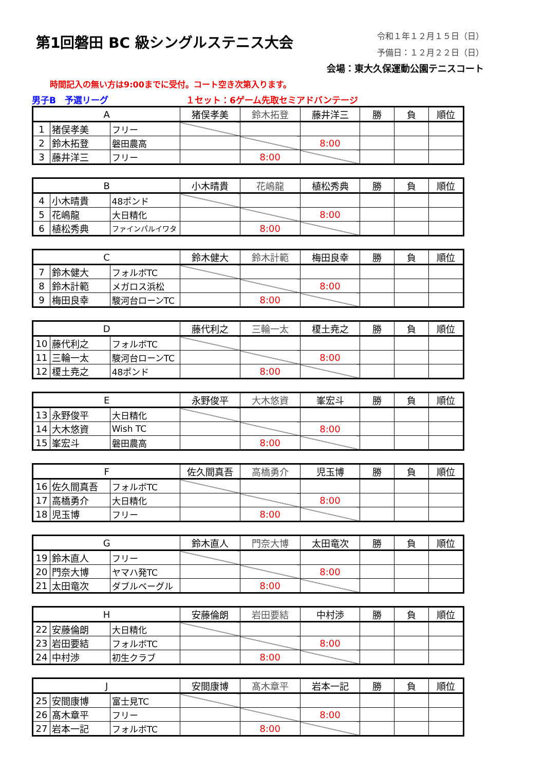第1回磐田 BC 級シングルステニス大会
令和１年１２月１５日（日）
予備日：１２月２２日（日）
会場：東大久保運動公園テニスコート
時間記入の無い方は9:00までに受付。コート空き次第入ります。
男子B　予選リーグ １セット：6ゲーム先取セミアドバンテージ
| A | | | 猪俣孝美 | 鈴木拓登 | 藤井洋三 | 勝 | 負 | 順位 |
| --- | --- | --- | --- | --- | --- | --- | --- | --- |
| 1 | 猪俣孝美 | フリー | | | | | | |
| 2 | 鈴木拓登 | 磐田農高 | | | 8:00 | | | |
| 3 | 藤井洋三 | フリー | | 8:00 | | | | |
| B | | | 小木晴貴 | 花嶋龍 | 植松秀典 | 勝 | 負 | 順位 |
| --- | --- | --- | --- | --- | --- | --- | --- | --- |
| 4 | 小木晴貴 | 48ポンド | | | | | | |
| 5 | 花嶋龍 | 大日精化 | | | 8:00 | | | |
| 6 | 植松秀典 | ファインパルイワタ | | 8:00 | | | | |
| C | | | 鈴木健大 | 鈴木計範 | 梅田良幸 | 勝 | 負 | 順位 |
| --- | --- | --- | --- | --- | --- | --- | --- | --- |
| 7 | 鈴木健大 | フォルボTC | | | | | | |
| 8 | 鈴木計範 | メガロス浜松 | | | 8:00 | | | |
| 9 | 梅田良幸 | 駿河台ローンTC | | 8:00 | | | | |
| D | | | 藤代利之 | 三輪一太 | 榎土尭之 | 勝 | 負 | 順位 |
| --- | --- | --- | --- | --- | --- | --- | --- | --- |
| 10 | 藤代利之 | フォルボTC | | | | | | |
| 11 | 三輪一太 | 駿河台ローンTC | | | 8:00 | | | |
| 12 | 榎土尭之 | 48ポンド | | 8:00 | | | | |
| E | | | 永野俊平 | 大木悠資 | 峯宏斗 | 勝 | 負 | 順位 |
| --- | --- | --- | --- | --- | --- | --- | --- | --- |
| 13 | 永野俊平 | 大日精化 | | | | | | |
| 14 | 大木悠資 | Wish TC | | | 8:00 | | | |
| 15 | 峯宏斗 | 磐田農高 | | 8:00 | | | | |
| F | | | 佐久間真吾 | 高橋勇介 | 児玉博 | 勝 | 負 | 順位 |
| --- | --- | --- | --- | --- | --- | --- | --- | --- |
| 16 | 佐久間真吾 | フォルボTC | | | | | | |
| 17 | 高橋勇介 | 大日精化 | | | 8:00 | | | |
| 18 | 児玉博 | フリー | | 8:00 | | | | |
| G | | | 鈴木直人 | 門奈大博 | 太田竜次 | 勝 | 負 | 順位 |
| --- | --- | --- | --- | --- | --- | --- | --- | --- |
| 19 | 鈴木直人 | フリー | | | | | | |
| 20 | 門奈大博 | ヤマハ発TC | | | 8:00 | | | |
| 21 | 太田竜次 | ダブルベーグル | | 8:00 | | | | |
| H | | | 安藤倫朗 | 岩田要結 | 中村渉 | 勝 | 負 | 順位 |
| --- | --- | --- | --- | --- | --- | --- | --- | --- |
| 22 | 安藤倫朗 | 大日精化 | | | | | | |
| 23 | 岩田要結 | フォルボTC | | | 8:00 | | | |
| 24 | 中村渉 | 初生クラブ | | 8:00 | | | | |
| J | | | 安間康博 | 髙木章平 | 岩本一記 | 勝 | 負 | 順位 |
| --- | --- | --- | --- | --- | --- | --- | --- | --- |
| 25 | 安間康博 | 富士見TC | | | | | | |
| 26 | 髙木章平 | フリー | | | 8:00 | | | |
| 27 | 岩本一記 | フォルボTC | | 8:00 | | | | |